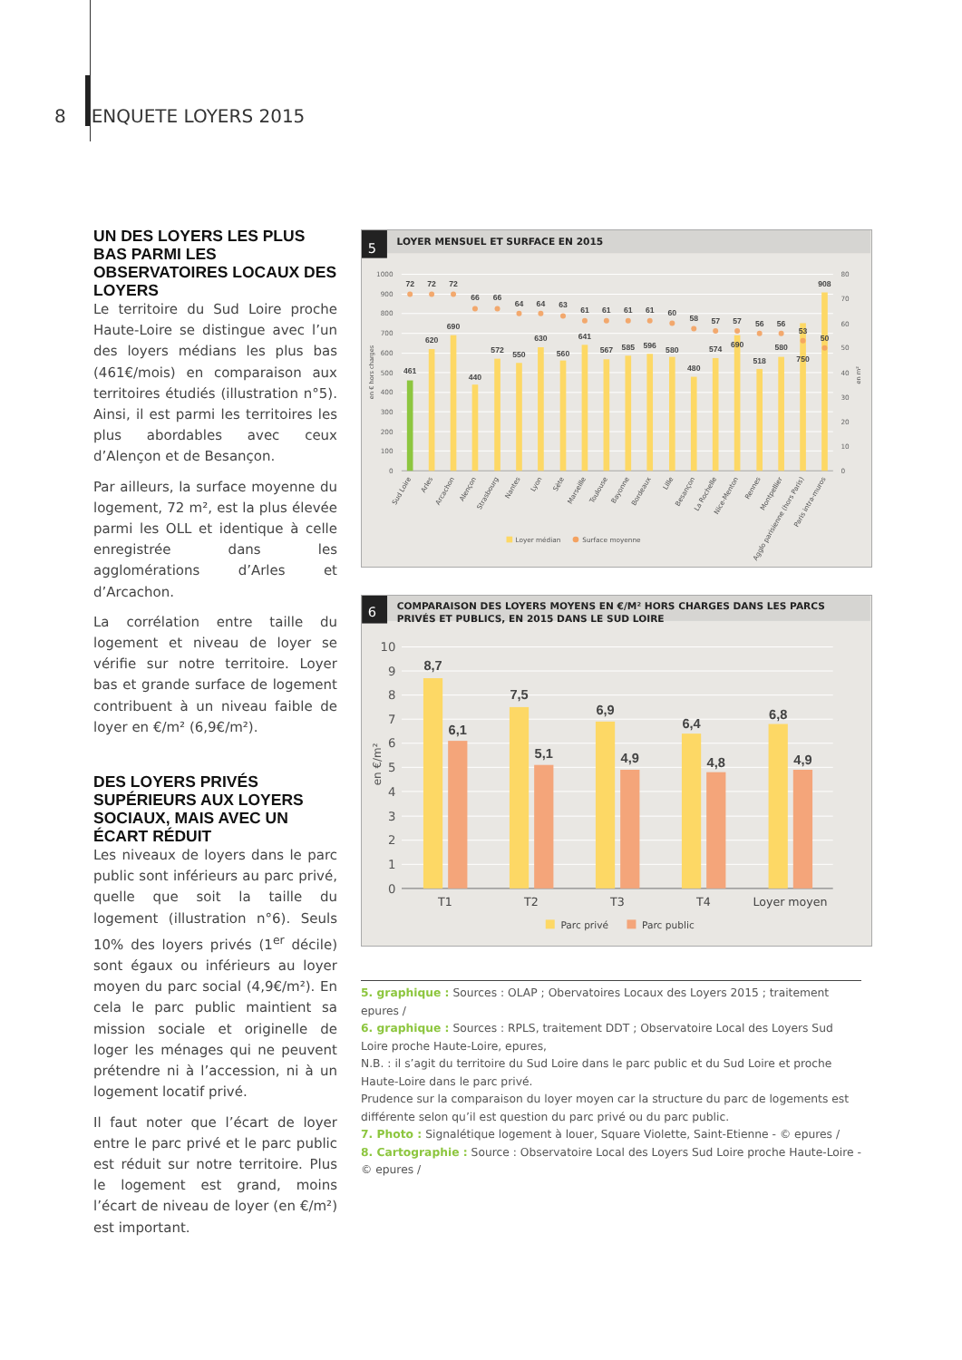8 ENQUETE LOYERS 2015
UN DES LOYERS LES PLUS BAS PARMI LES OBSERVATOIRES LOCAUX DES LOYERS
Le territoire du Sud Loire proche Haute-Loire se distingue avec l’un des loyers médians les plus bas (461€/mois) en comparaison aux territoires étudiés (illustration n°5). Ainsi, il est parmi les territoires les plus abordables avec ceux d’Alençon et de Besançon.
Par ailleurs, la surface moyenne du logement, 72 m², est la plus élevée parmi les OLL et identique à celle enregistrée dans les agglomérations d’Arles et d’Arcachon.
La corrélation entre taille du logement et niveau de loyer se vérifie sur notre territoire. Loyer bas et grande surface de logement contribuent à un niveau faible de loyer en €/m² (6,9€/m²).
DES LOYERS PRIVÉS SUPÉRIEURS AUX LOYERS SOCIAUX, MAIS AVEC UN ÉCART RÉDUIT
Les niveaux de loyers dans le parc public sont inférieurs au parc privé, quelle que soit la taille du logement (illustration n°6). Seuls 10% des loyers privés (1<sup>er</sup> décile) sont égaux ou inférieurs au loyer moyen du parc social (4,9€/m²). En cela le parc public maintient sa mission sociale et originelle de loger les ménages qui ne peuvent prétendre ni à l’accession, ni à un logement locatif privé.
Il faut noter que l’écart de loyer entre le parc privé et le parc public est réduit sur notre territoire. Plus le logement est grand, moins l’écart de niveau de loyer (en €/m²) est important.
5
LOYER MENSUEL ET SURFACE EN 2015
1000
900
800
700
600
500
400
300
200
100
0
80
70
60
50
40
30
20
10
0
en € hors charges
en m²
72
72
72
66
66
64
64
63
61
61
61
61
60
58
57
57
56
56
53
50
461
620
690
440
572
550
630
560
641
567
585
596
580
480
574
690
518
580
750
908
Sud Loire
Arles
Arcachon
Alençon
Strasbourg
Nantes
Lyon
Sète
Marseille
Toulouse
Bayonne
Bordeaux
Lille
Besançon
La Rochelle
Nice-Menton
Rennes
Montpellier
Agglo parisienne (hors Paris)
Paris intra-muros
Loyer médian
Surface moyenne
6
COMPARAISON DES LOYERS MOYENS EN €/M² HORS CHARGES DANS LES PARCS
PRIVÉS ET PUBLICS, EN 2015 DANS LE SUD LOIRE
10
9
8
7
6
5
4
3
2
1
0
en €/m²
8,7
6,1
7,5
5,1
6,9
4,9
6,4
4,8
6,8
4,9
T1
T2
T3
T4
Loyer moyen
Parc privé
Parc public
5. graphique : Sources : OLAP ; Obervatoires Locaux des Loyers 2015 ; traitement epures /
6. graphique : Sources : RPLS, traitement DDT ; Observatoire Local des Loyers Sud Loire proche Haute-Loire, epures,
N.B. : il s’agit du territoire du Sud Loire dans le parc public et du Sud Loire et proche Haute-Loire dans le parc privé.
Prudence sur la comparaison du loyer moyen car la structure du parc de logements est différente selon qu’il est question du parc privé ou du parc public.
7. Photo : Signalétique logement à louer, Square Violette, Saint-Etienne - © epures /
8. Cartographie : Source : Observatoire Local des Loyers Sud Loire proche Haute-Loire - © epures /